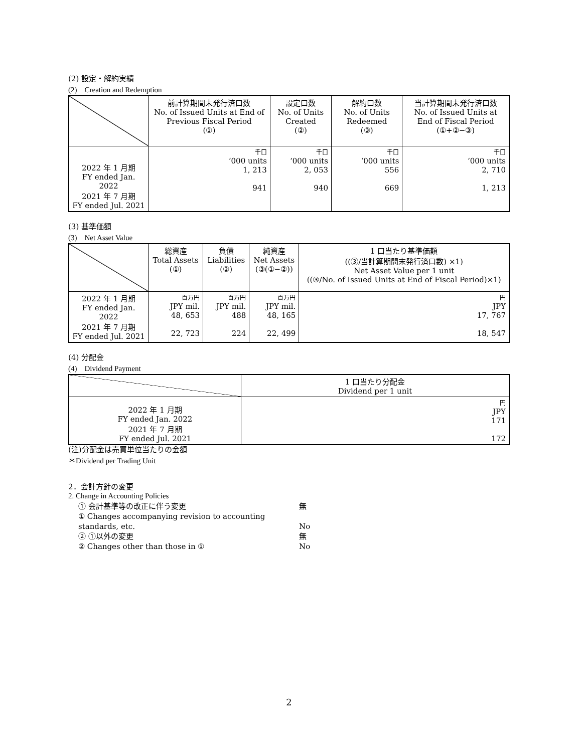(2) 設定・解約実績
(2)　Creation and Redemption
| | 前計算期間末発行済口数 No. of Issued Units at End of Previous Fiscal Period (①) | 設定口数 No. of Units Created (②) | 解約口数 No. of Units Redeemed (③) | 当計算期間末発行済口数 No. of Issued Units at End of Fiscal Period (①+②−③) |
| --- | --- | --- | --- | --- |
| 2022 年 1 月期 FY ended Jan. 2022 2021 年 7 月期 FY ended Jul. 2021 | 千口 ‘000 units 1, 213 941 | 千口 ‘000 units 2, 053 940 | 千口 ‘000 units 556 669 | 千口 ‘000 units 2, 710 1, 213 |
(3) 基準価額
(3)　Net Asset Value
| | 総資産 Total Assets (①) | 負債 Liabilities (②) | 純資産 Net Assets (③(①−②)) | 1 口当たり基準価額 ((③/当計算期間末発行済口数) ×1) Net Asset Value per 1 unit ((③/No. of Issued Units at End of Fiscal Period)×1) |
| --- | --- | --- | --- | --- |
| 2022 年 1 月期 FY ended Jan. 2022 2021 年 7 月期 FY ended Jul. 2021 | 百万円 JPY mil. 48, 653 22, 723 | 百万円 JPY mil. 488 224 | 百万円 JPY mil. 48, 165 22, 499 | 円 JPY 17, 767 18, 547 |
(4) 分配金
(4)　Dividend Payment
| | 1 口当たり分配金 Dividend per 1 unit |
| --- | --- |
| 2022 年 1 月期 FY ended Jan. 2022 2021 年 7 月期 FY ended Jul. 2021 | 円 JPY 171 172 |
(注)分配金は売買単位当たりの金額
＊Dividend per Trading Unit
2．会計方針の変更
2. Change in Accounting Policies
① 会計基準等の改正に伴う変更 無
① Changes accompanying revision to accounting standards, etc. No
② ①以外の変更 無
② Changes other than those in ① No
2